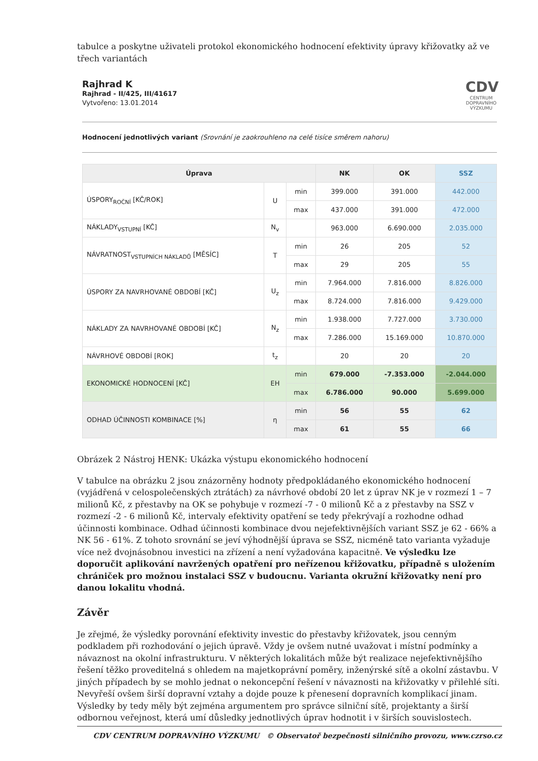tabulce a poskytne uživateli protokol ekonomického hodnocení efektivity úpravy křižovatky až ve třech variantách
Rajhrad K
Rajhrad - II/425, III/41617
Vytvořeno: 13.01.2014
CDV
CENTRUM DOPRAVNÍHO VÝZKUMU
Hodnocení jednotlivých variant (Srovnání je zaokrouhleno na celé tisíce směrem nahoru)
| Úprava | | | NK | OK | SSZ |
| --- | --- | --- | --- | --- | --- |
| ÚSPORY<sub>ROČNÍ</sub> [KČ/ROK] | U | min | 399.000 | 391.000 | 442.000 |
| | | max | 437.000 | 391.000 | 472.000 |
| NÁKLADY<sub>VSTUPNÍ</sub> [KČ] | N<sub>v</sub> | | 963.000 | 6.690.000 | 2.035.000 |
| NÁVRATNOST<sub>VSTUPNÍCH NÁKLADŮ</sub> [MĚSÍC] | T | min | 26 | 205 | 52 |
| | | max | 29 | 205 | 55 |
| ÚSPORY ZA NAVRHOVANÉ OBDOBÍ [KČ] | U<sub>z</sub> | min | 7.964.000 | 7.816.000 | 8.826.000 |
| | | max | 8.724.000 | 7.816.000 | 9.429.000 |
| NÁKLADY ZA NAVRHOVANÉ OBDOBÍ [KČ] | N<sub>z</sub> | min | 1.938.000 | 7.727.000 | 3.730.000 |
| | | max | 7.286.000 | 15.169.000 | 10.870.000 |
| NÁVRHOVÉ OBDOBÍ [ROK] | t<sub>z</sub> | | 20 | 20 | 20 |
| EKONOMICKÉ HODNOCENÍ [KČ] | EH | min | 679.000 | -7.353.000 | -2.044.000 |
| | | max | 6.786.000 | 90.000 | 5.699.000 |
| ODHAD ÚČINNOSTI KOMBINACE [%] | η | min | 56 | 55 | 62 |
| | | max | 61 | 55 | 66 |
Obrázek 2 Nástroj HENK: Ukázka výstupu ekonomického hodnocení
V tabulce na obrázku 2 jsou znázorněny hodnoty předpokládaného ekonomického hodnocení (vyjádřená v celospolečenských ztrátách) za návrhové období 20 let z úprav NK je v rozmezí 1 – 7 milionů Kč, z přestavby na OK se pohybuje v rozmezí -7 - 0 milionů Kč a z přestavby na SSZ v rozmezí -2 - 6 milionů Kč, intervaly efektivity opatření se tedy překrývají a rozhodne odhad účinnosti kombinace. Odhad účinnosti kombinace dvou nejefektivnějších variant SSZ je 62 - 66% a NK 56 - 61%. Z tohoto srovnání se jeví výhodnější úprava se SSZ, nicméně tato varianta vyžaduje více než dvojnásobnou investici na zřízení a není vyžadována kapacitně. Ve výsledku lze doporučit aplikování navržených opatření pro neřízenou křižovatku, případně s uložením chrániček pro možnou instalaci SSZ v budoucnu. Varianta okružní křižovatky není pro danou lokalitu vhodná.
Závěr
Je zřejmé, že výsledky porovnání efektivity investic do přestavby křižovatek, jsou cenným podkladem při rozhodování o jejich úpravě. Vždy je ovšem nutné uvažovat i místní podmínky a návaznost na okolní infrastrukturu. V některých lokalitách může být realizace nejefektivnějšího řešení těžko proveditelná s ohledem na majetkoprávní poměry, inženýrské sítě a okolní zástavbu. V jiných případech by se mohlo jednat o nekoncepční řešení v návaznosti na křižovatky v přilehlé síti. Nevyřeší ovšem širší dopravní vztahy a dojde pouze k přenesení dopravních komplikací jinam. Výsledky by tedy měly být zejména argumentem pro správce silniční sítě, projektanty a širší odbornou veřejnost, která umí důsledky jednotlivých úprav hodnotit i v širších souvislostech.
CDV CENTRUM DOPRAVNÍHO VÝZKUMU © Observatoř bezpečnosti silničního provozu, www.czrso.cz